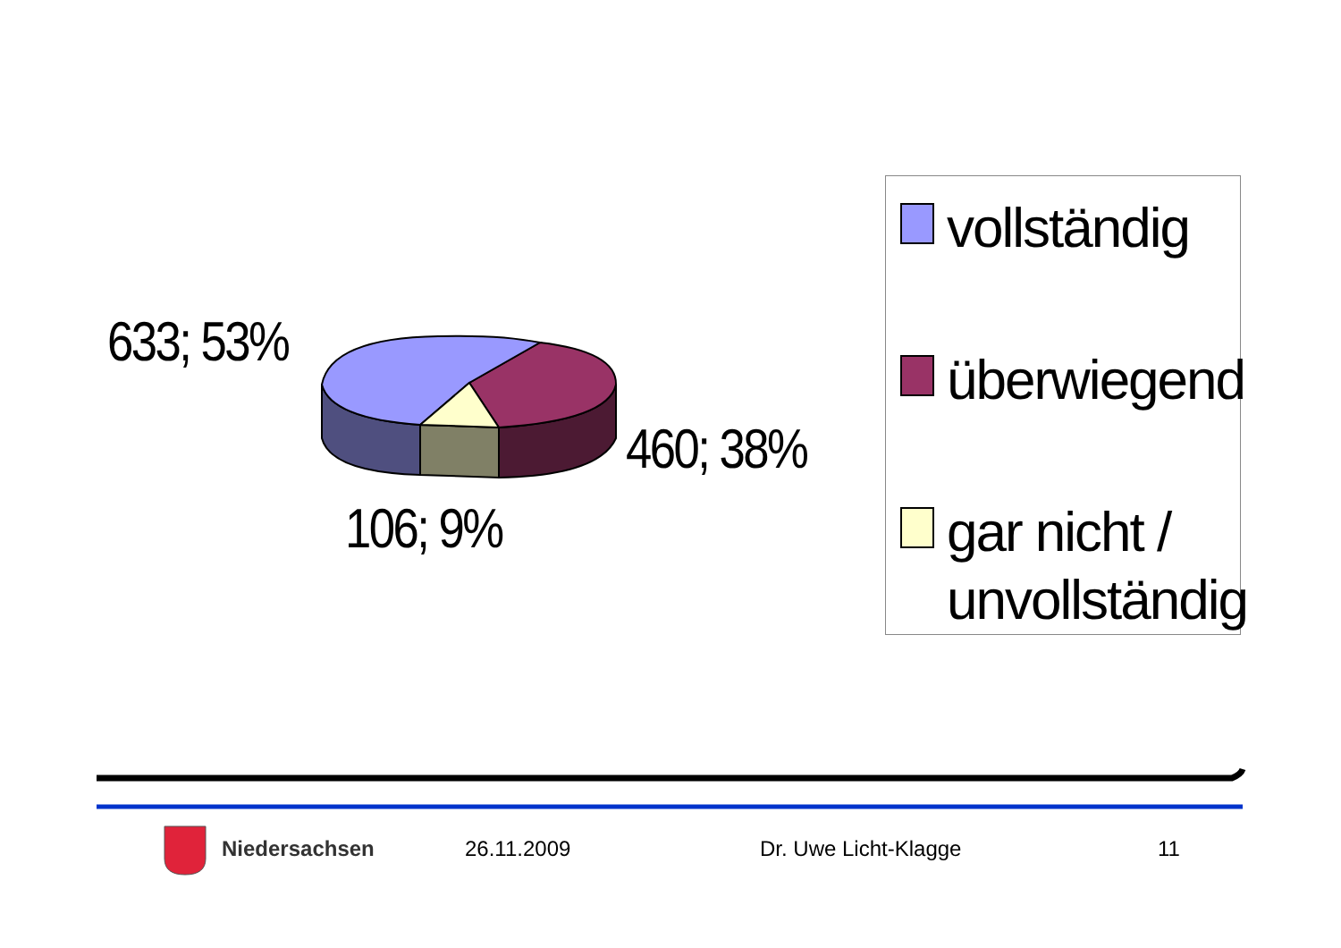633; 53%
460; 38%
106; 9%
vollständig
überwiegend
gar nicht / unvollständig
Niedersachsen 26.11.2009 Dr. Uwe Licht-Klagge 11